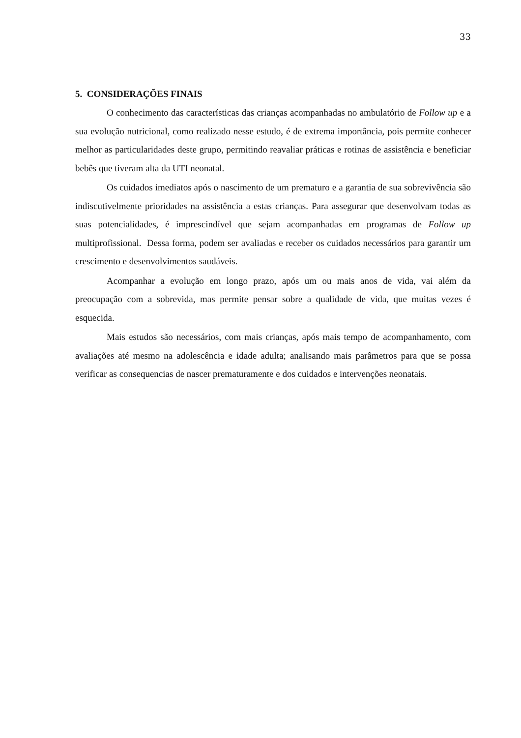33
5. CONSIDERAÇÕES FINAIS
O conhecimento das características das crianças acompanhadas no ambulatório de Follow up e a sua evolução nutricional, como realizado nesse estudo, é de extrema importância, pois permite conhecer melhor as particularidades deste grupo, permitindo reavaliar práticas e rotinas de assistência e beneficiar bebês que tiveram alta da UTI neonatal.
Os cuidados imediatos após o nascimento de um prematuro e a garantia de sua sobrevivência são indiscutivelmente prioridades na assistência a estas crianças. Para assegurar que desenvolvam todas as suas potencialidades, é imprescindível que sejam acompanhadas em programas de Follow up multiprofissional. Dessa forma, podem ser avaliadas e receber os cuidados necessários para garantir um crescimento e desenvolvimentos saudáveis.
Acompanhar a evolução em longo prazo, após um ou mais anos de vida, vai além da preocupação com a sobrevida, mas permite pensar sobre a qualidade de vida, que muitas vezes é esquecida.
Mais estudos são necessários, com mais crianças, após mais tempo de acompanhamento, com avaliações até mesmo na adolescência e idade adulta; analisando mais parâmetros para que se possa verificar as consequencias de nascer prematuramente e dos cuidados e intervenções neonatais.